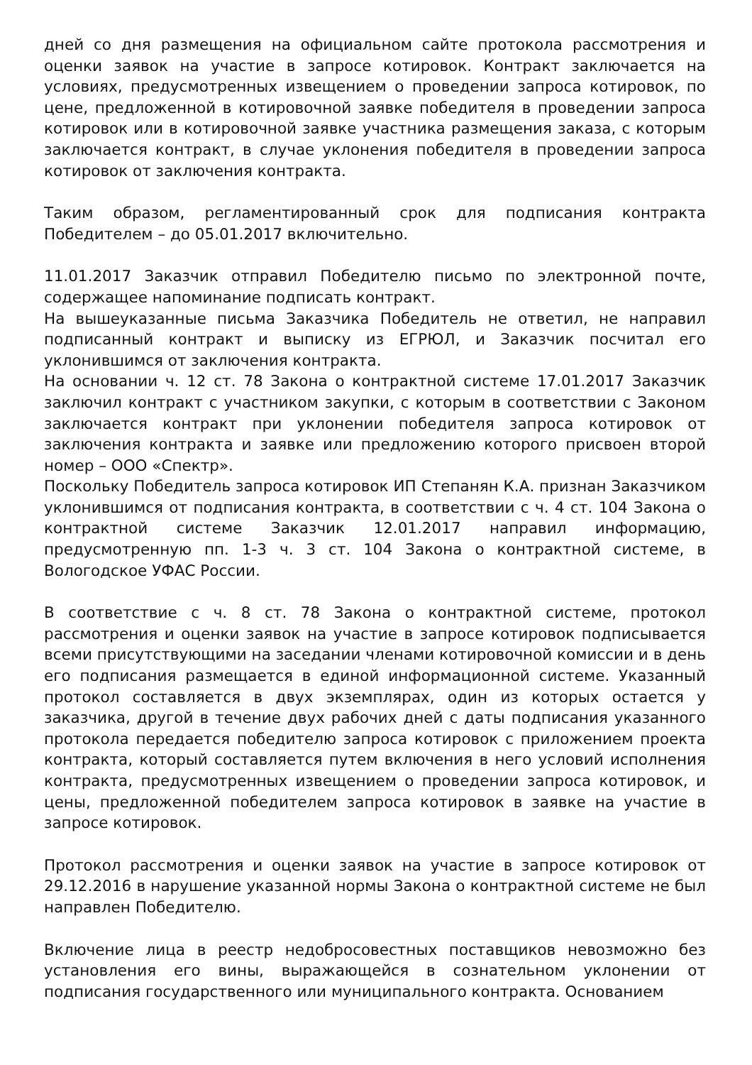дней со дня размещения на официальном сайте протокола рассмотрения и оценки заявок на участие в запросе котировок. Контракт заключается на условиях, предусмотренных извещением о проведении запроса котировок, по цене, предложенной в котировочной заявке победителя в проведении запроса котировок или в котировочной заявке участника размещения заказа, с которым заключается контракт, в случае уклонения победителя в проведении запроса котировок от заключения контракта.
Таким образом, регламентированный срок для подписания контракта Победителем – до 05.01.2017 включительно.
11.01.2017 Заказчик отправил Победителю письмо по электронной почте, содержащее напоминание подписать контракт.
На вышеуказанные письма Заказчика Победитель не ответил, не направил подписанный контракт и выписку из ЕГРЮЛ, и Заказчик посчитал его уклонившимся от заключения контракта.
На основании ч. 12 ст. 78 Закона о контрактной системе 17.01.2017 Заказчик заключил контракт с участником закупки, с которым в соответствии с Законом заключается контракт при уклонении победителя запроса котировок от заключения контракта и заявке или предложению которого присвоен второй номер – ООО «Спектр».
Поскольку Победитель запроса котировок ИП Степанян К.А. признан Заказчиком уклонившимся от подписания контракта, в соответствии с ч. 4 ст. 104 Закона о контрактной системе Заказчик 12.01.2017 направил информацию, предусмотренную пп. 1-3 ч. 3 ст. 104 Закона о контрактной системе, в Вологодское УФАС России.
В соответствие с ч. 8 ст. 78 Закона о контрактной системе, протокол рассмотрения и оценки заявок на участие в запросе котировок подписывается всеми присутствующими на заседании членами котировочной комиссии и в день его подписания размещается в единой информационной системе. Указанный протокол составляется в двух экземплярах, один из которых остается у заказчика, другой в течение двух рабочих дней с даты подписания указанного протокола передается победителю запроса котировок с приложением проекта контракта, который составляется путем включения в него условий исполнения контракта, предусмотренных извещением о проведении запроса котировок, и цены, предложенной победителем запроса котировок в заявке на участие в запросе котировок.
Протокол рассмотрения и оценки заявок на участие в запросе котировок от 29.12.2016 в нарушение указанной нормы Закона о контрактной системе не был направлен Победителю.
Включение лица в реестр недобросовестных поставщиков невозможно без установления его вины, выражающейся в сознательном уклонении от подписания государственного или муниципального контракта. Основанием